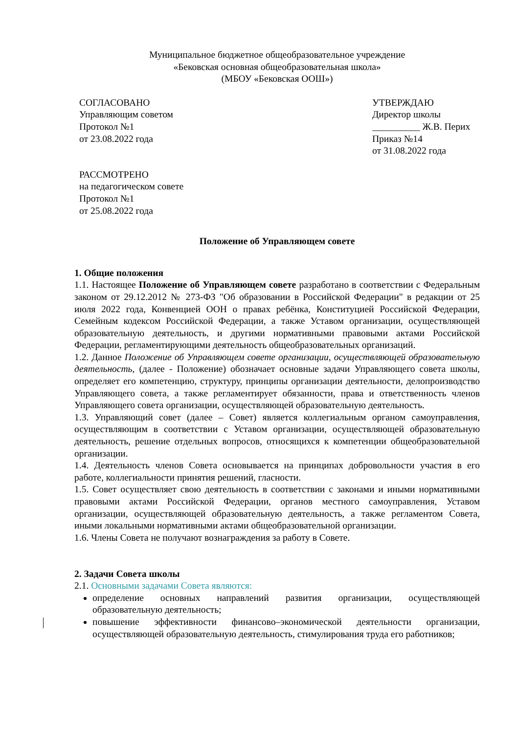Муниципальное бюджетное общеобразовательное учреждение
«Бековская основная общеобразовательная школа»
(МБОУ «Бековская ООШ»)
СОГЛАСОВАНО
Управляющим советом
Протокол №1
от 23.08.2022 года
УТВЕРЖДАЮ
Директор школы
__________ Ж.В. Перих
Приказ №14
от 31.08.2022 года
РАССМОТРЕНО
на педагогическом совете
Протокол №1
от 25.08.2022 года
Положение об Управляющем совете
1. Общие положения
1.1. Настоящее Положение об Управляющем совете разработано в соответствии с Федеральным законом от 29.12.2012 № 273-ФЗ "Об образовании в Российской Федерации" в редакции от 25 июля 2022 года, Конвенцией ООН о правах ребёнка, Конституцией Российской Федерации, Семейным кодексом Российской Федерации, а также Уставом организации, осуществляющей образовательную деятельность, и другими нормативными правовыми актами Российской Федерации, регламентирующими деятельность общеобразовательных организаций.
1.2. Данное Положение об Управляющем совете организации, осуществляющей образовательную деятельность, (далее - Положение) обозначает основные задачи Управляющего совета школы, определяет его компетенцию, структуру, принципы организации деятельности, делопроизводство Управляющего совета, а также регламентирует обязанности, права и ответственность членов Управляющего совета организации, осуществляющей образовательную деятельность.
1.3. Управляющий совет (далее – Совет) является коллегиальным органом самоуправления, осуществляющим в соответствии с Уставом организации, осуществляющей образовательную деятельность, решение отдельных вопросов, относящихся к компетенции общеобразовательной организации.
1.4. Деятельность членов Совета основывается на принципах добровольности участия в его работе, коллегиальности принятия решений, гласности.
1.5. Совет осуществляет свою деятельность в соответствии с законами и иными нормативными правовыми актами Российской Федерации, органов местного самоуправления, Уставом организации, осуществляющей образовательную деятельность, а также регламентом Совета, иными локальными нормативными актами общеобразовательной организации.
1.6. Члены Совета не получают вознаграждения за работу в Совете.
2. Задачи Совета школы
2.1. Основными задачами Совета являются:
определение основных направлений развития организации, осуществляющей образовательную деятельность;
повышение эффективности финансово–экономической деятельности организации, осуществляющей образовательную деятельность, стимулирования труда его работников;